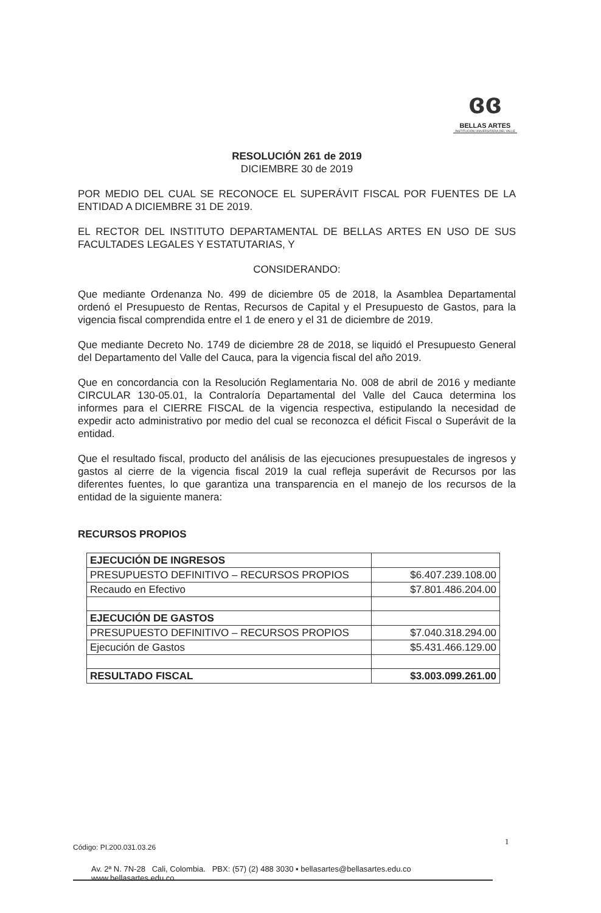ɞɞ
BELLAS ARTES
INSTITUCIÓN UNIVERSITARIA DEL VALLE
RESOLUCIÓN 261 de 2019
DICIEMBRE 30 de 2019
POR MEDIO DEL CUAL SE RECONOCE EL SUPERÁVIT FISCAL POR FUENTES DE LA ENTIDAD A DICIEMBRE 31 DE 2019.
EL RECTOR DEL INSTITUTO DEPARTAMENTAL DE BELLAS ARTES EN USO DE SUS FACULTADES LEGALES Y ESTATUTARIAS, Y
CONSIDERANDO:
Que mediante Ordenanza No. 499 de diciembre 05 de 2018, la Asamblea Departamental ordenó el Presupuesto de Rentas, Recursos de Capital y el Presupuesto de Gastos, para la vigencia fiscal comprendida entre el 1 de enero y el 31 de diciembre de 2019.
Que mediante Decreto No. 1749 de diciembre 28 de 2018, se liquidó el Presupuesto General del Departamento del Valle del Cauca, para la vigencia fiscal del año 2019.
Que en concordancia con la Resolución Reglamentaria No. 008 de abril de 2016 y mediante CIRCULAR 130-05.01, la Contraloría Departamental del Valle del Cauca determina los informes para el CIERRE FISCAL de la vigencia respectiva, estipulando la necesidad de expedir acto administrativo por medio del cual se reconozca el déficit Fiscal o Superávit de la entidad.
Que el resultado fiscal, producto del análisis de las ejecuciones presupuestales de ingresos y gastos al cierre de la vigencia fiscal 2019 la cual refleja superávit de Recursos por las diferentes fuentes, lo que garantiza una transparencia en el manejo de los recursos de la entidad de la siguiente manera:
RECURSOS PROPIOS
| EJECUCIÓN DE INGRESOS | |
| PRESUPUESTO DEFINITIVO – RECURSOS PROPIOS | $6.407.239.108.00 |
| Recaudo en Efectivo | $7.801.486.204.00 |
| EJECUCIÓN DE GASTOS | |
| PRESUPUESTO DEFINITIVO – RECURSOS PROPIOS | $7.040.318.294.00 |
| Ejecución de Gastos | $5.431.466.129.00 |
| RESULTADO FISCAL | $3.003.099.261.00 |
1
Código: PI.200.031.03.26
Av. 2ª N. 7N-28 Cali, Colombia. PBX: (57) (2) 488 3030 ▪ bellasartes@bellasartes.edu.co www.bellasartes.edu.co